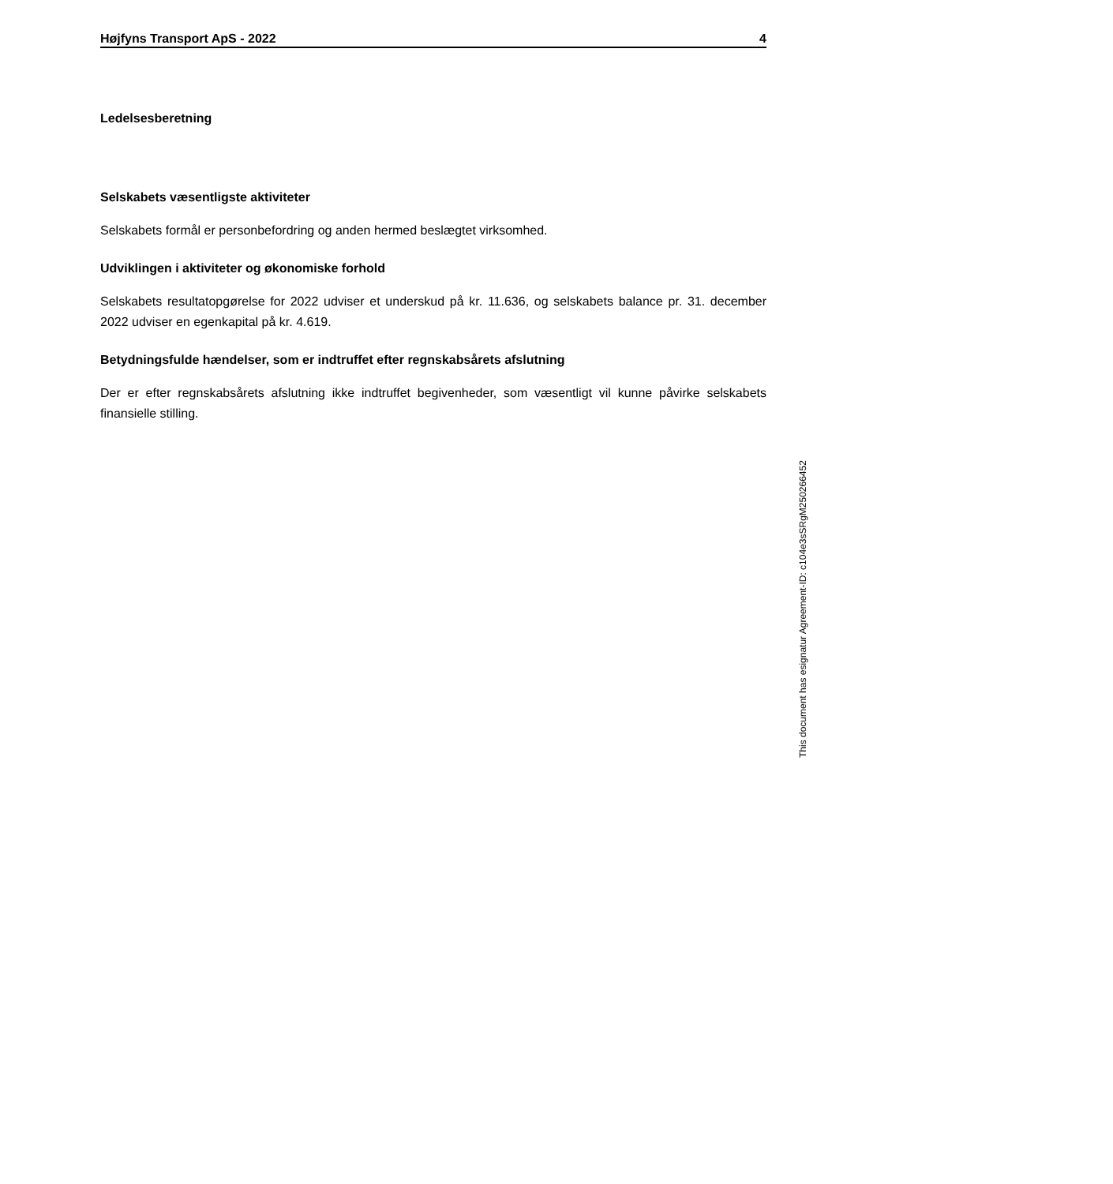Højfyns Transport ApS - 2022 4
Ledelsesberetning
Selskabets væsentligste aktiviteter
Selskabets formål er personbefordring og anden hermed beslægtet virksomhed.
Udviklingen i aktiviteter og økonomiske forhold
Selskabets resultatopgørelse for 2022 udviser et underskud på kr. 11.636, og selskabets balance pr. 31. december 2022 udviser en egenkapital på kr. 4.619.
Betydningsfulde hændelser, som er indtruffet efter regnskabsårets afslutning
Der er efter regnskabsårets afslutning ikke indtruffet begivenheder, som væsentligt vil kunne påvirke selskabets finansielle stilling.
This document has esignatur Agreement-ID: c104e3sSRgM250266452